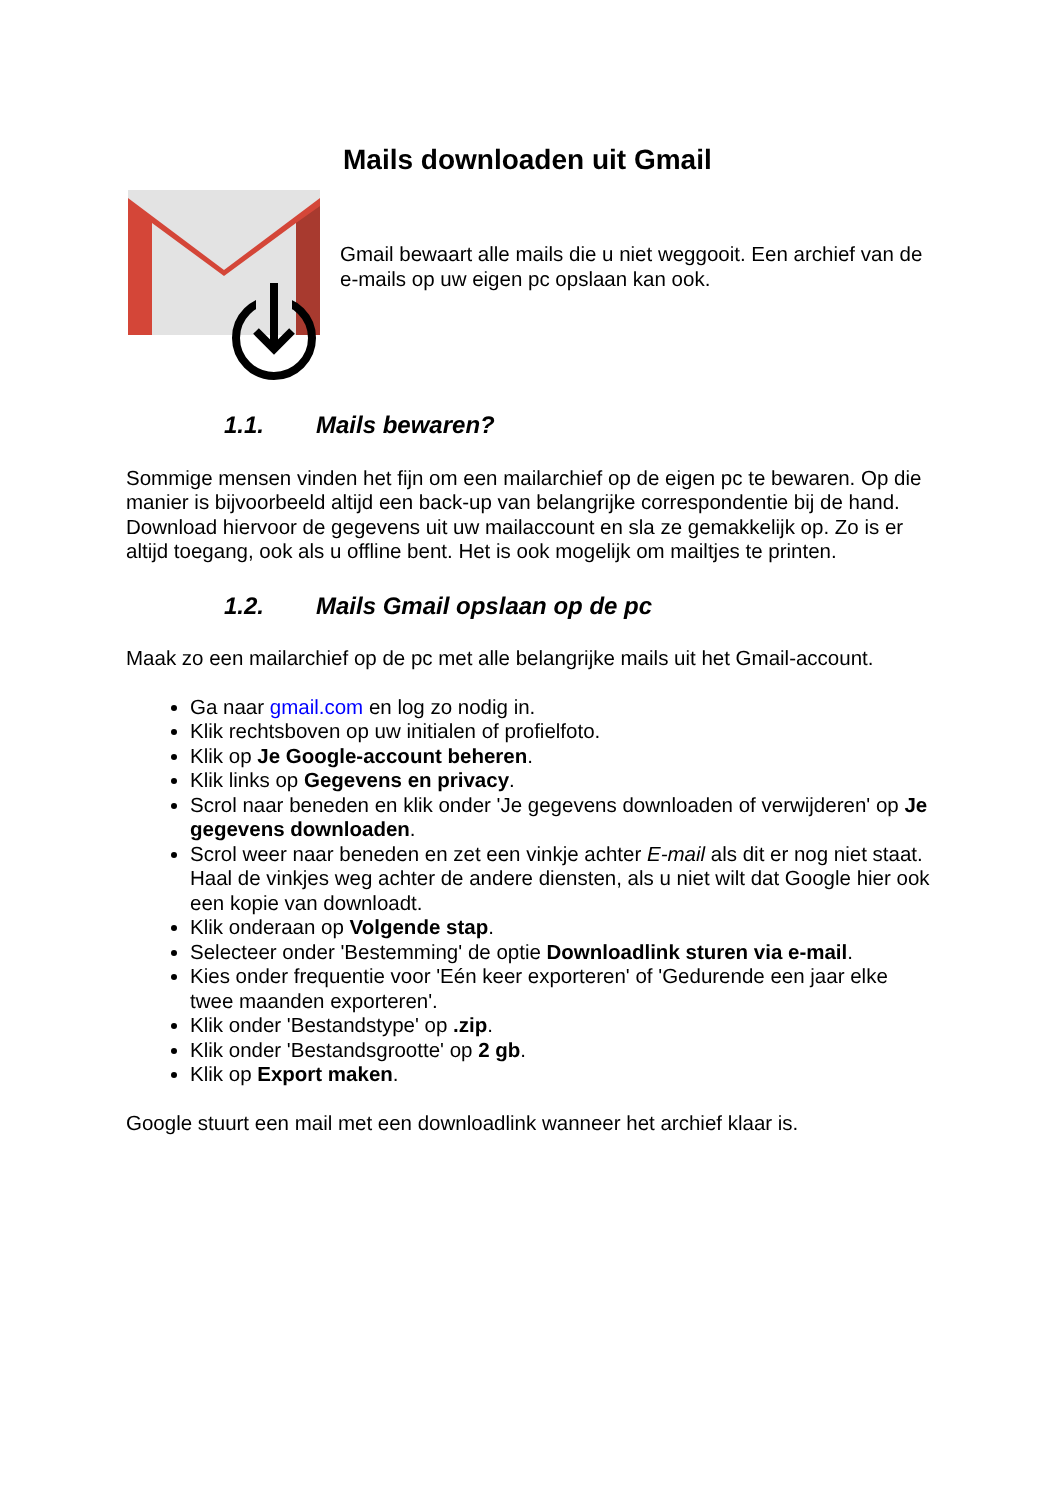Mails downloaden uit Gmail
Gmail bewaart alle mails die u niet weggooit. Een archief van de e-mails op uw eigen pc opslaan kan ook.
1.1. Mails bewaren?
Sommige mensen vinden het fijn om een mailarchief op de eigen pc te bewaren. Op die manier is bijvoorbeeld altijd een back-up van belangrijke correspondentie bij de hand. Download hiervoor de gegevens uit uw mailaccount en sla ze gemakkelijk op. Zo is er altijd toegang, ook als u offline bent. Het is ook mogelijk om mailtjes te printen.
1.2. Mails Gmail opslaan op de pc
Maak zo een mailarchief op de pc met alle belangrijke mails uit het Gmail-account.
Ga naar gmail.com en log zo nodig in.
Klik rechtsboven op uw initialen of profielfoto.
Klik op Je Google-account beheren.
Klik links op Gegevens en privacy.
Scrol naar beneden en klik onder 'Je gegevens downloaden of verwijderen' op Je gegevens downloaden.
Scrol weer naar beneden en zet een vinkje achter E-mail als dit er nog niet staat. Haal de vinkjes weg achter de andere diensten, als u niet wilt dat Google hier ook een kopie van downloadt.
Klik onderaan op Volgende stap.
Selecteer onder 'Bestemming' de optie Downloadlink sturen via e-mail.
Kies onder frequentie voor 'Eén keer exporteren' of 'Gedurende een jaar elke twee maanden exporteren'.
Klik onder 'Bestandstype' op .zip.
Klik onder 'Bestandsgrootte' op 2 gb.
Klik op Export maken.
Google stuurt een mail met een downloadlink wanneer het archief klaar is.